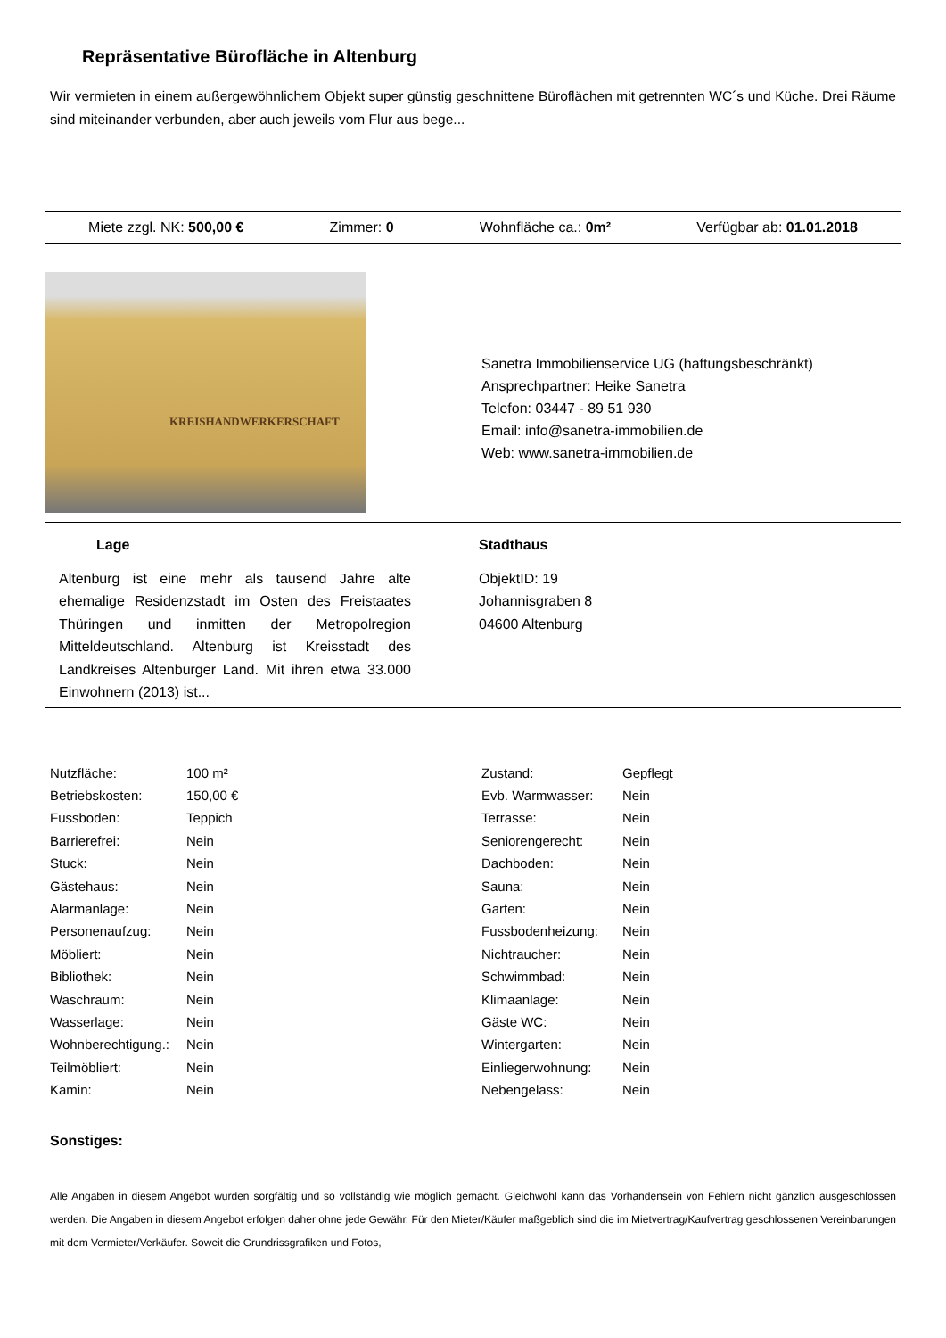Repräsentative Bürofläche in Altenburg
Wir vermieten in einem außergewöhnlichem Objekt super günstig geschnittene Büroflächen mit getrennten WC´s und Küche. Drei Räume sind miteinander verbunden, aber auch jeweils vom Flur aus bege...
Miete zzgl. NK: 500,00 € Zimmer: 0 Wohnfläche ca.: 0m² Verfügbar ab: 01.01.2018
KREISHANDWERKERSCHAFT
Sanetra Immobilienservice UG (haftungsbeschränkt)
Ansprechpartner: Heike Sanetra
Telefon: 03447 - 89 51 930
Email: info@sanetra-immobilien.de
Web: www.sanetra-immobilien.de
Lage
Altenburg ist eine mehr als tausend Jahre alte ehemalige Residenzstadt im Osten des Freistaates Thüringen und inmitten der Metropolregion Mitteldeutschland. Altenburg ist Kreisstadt des Landkreises Altenburger Land. Mit ihren etwa 33.000 Einwohnern (2013) ist...
Stadthaus
ObjektID: 19
Johannisgraben 8
04600 Altenburg
| Nutzfläche: | 100 m² |
| Betriebskosten: | 150,00 € |
| Fussboden: | Teppich |
| Barrierefrei: | Nein |
| Stuck: | Nein |
| Gästehaus: | Nein |
| Alarmanlage: | Nein |
| Personenaufzug: | Nein |
| Möbliert: | Nein |
| Bibliothek: | Nein |
| Waschraum: | Nein |
| Wasserlage: | Nein |
| Wohnberechtigung.: | Nein |
| Teilmöbliert: | Nein |
| Kamin: | Nein |
| Zustand: | Gepflegt |
| Evb. Warmwasser: | Nein |
| Terrasse: | Nein |
| Seniorengerecht: | Nein |
| Dachboden: | Nein |
| Sauna: | Nein |
| Garten: | Nein |
| Fussbodenheizung: | Nein |
| Nichtraucher: | Nein |
| Schwimmbad: | Nein |
| Klimaanlage: | Nein |
| Gäste WC: | Nein |
| Wintergarten: | Nein |
| Einliegerwohnung: | Nein |
| Nebengelass: | Nein |
Sonstiges:
Alle Angaben in diesem Angebot wurden sorgfältig und so vollständig wie möglich gemacht. Gleichwohl kann das Vorhandensein von Fehlern nicht gänzlich ausgeschlossen werden. Die Angaben in diesem Angebot erfolgen daher ohne jede Gewähr. Für den Mieter/Käufer maßgeblich sind die im Mietvertrag/Kaufvertrag geschlossenen Vereinbarungen mit dem Vermieter/Verkäufer. Soweit die Grundrissgrafiken und Fotos,